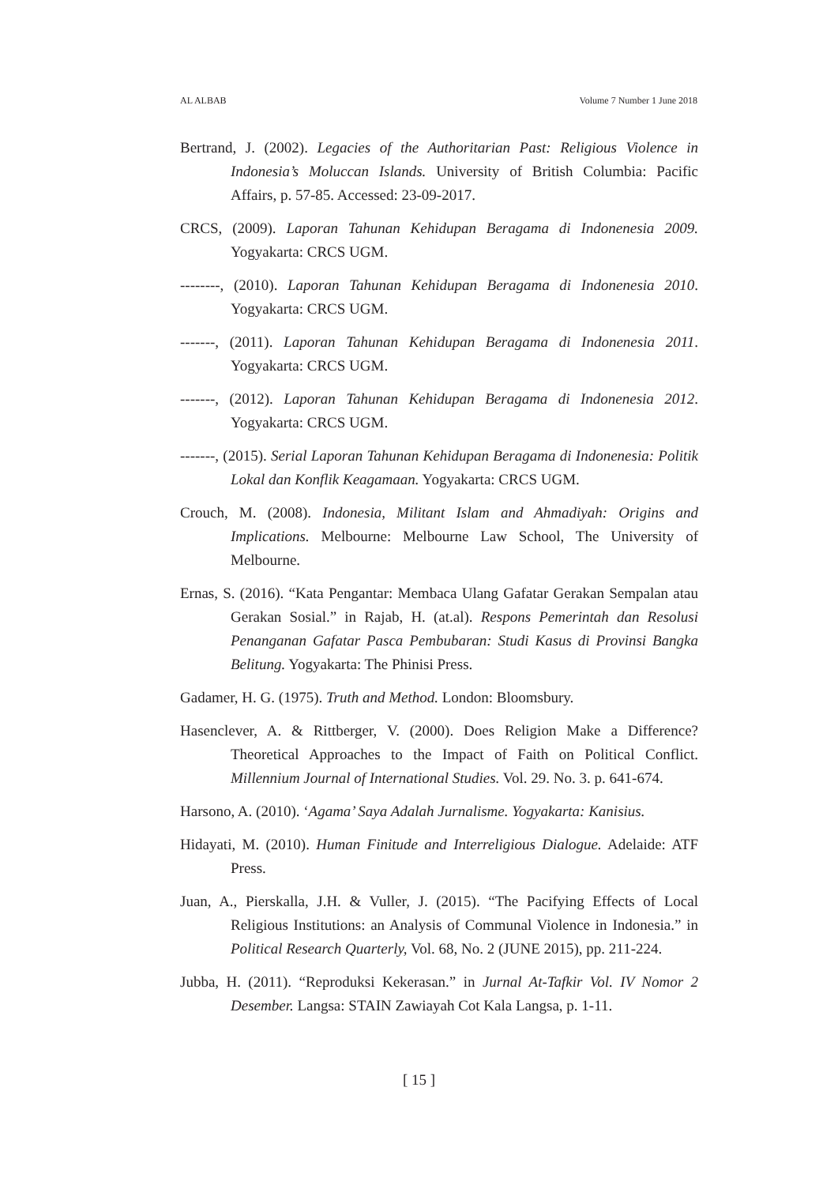AL ALBAB Volume 7 Number 1 June 2018
Bertrand, J. (2002). Legacies of the Authoritarian Past: Religious Violence in Indonesia’s Moluccan Islands. University of British Columbia: Pacific Affairs, p. 57-85. Accessed: 23-09-2017.
CRCS, (2009). Laporan Tahunan Kehidupan Beragama di Indonenesia 2009. Yogyakarta: CRCS UGM.
--------, (2010). Laporan Tahunan Kehidupan Beragama di Indonenesia 2010. Yogyakarta: CRCS UGM.
-------, (2011). Laporan Tahunan Kehidupan Beragama di Indonenesia 2011. Yogyakarta: CRCS UGM.
-------, (2012). Laporan Tahunan Kehidupan Beragama di Indonenesia 2012. Yogyakarta: CRCS UGM.
-------, (2015). Serial Laporan Tahunan Kehidupan Beragama di Indonenesia: Politik Lokal dan Konflik Keagamaan. Yogyakarta: CRCS UGM.
Crouch, M. (2008). Indonesia, Militant Islam and Ahmadiyah: Origins and Implications. Melbourne: Melbourne Law School, The University of Melbourne.
Ernas, S. (2016). “Kata Pengantar: Membaca Ulang Gafatar Gerakan Sempalan atau Gerakan Sosial.” in Rajab, H. (at.al). Respons Pemerintah dan Resolusi Penanganan Gafatar Pasca Pembubaran: Studi Kasus di Provinsi Bangka Belitung. Yogyakarta: The Phinisi Press.
Gadamer, H. G. (1975). Truth and Method. London: Bloomsbury.
Hasenclever, A. & Rittberger, V. (2000). Does Religion Make a Difference? Theoretical Approaches to the Impact of Faith on Political Conflict. Millennium Journal of International Studies. Vol. 29. No. 3. p. 641-674.
Harsono, A. (2010). ‘Agama’ Saya Adalah Jurnalisme. Yogyakarta: Kanisius.
Hidayati, M. (2010). Human Finitude and Interreligious Dialogue. Adelaide: ATF Press.
Juan, A., Pierskalla, J.H. & Vuller, J. (2015). “The Pacifying Effects of Local Religious Institutions: an Analysis of Communal Violence in Indonesia.” in Political Research Quarterly, Vol. 68, No. 2 (JUNE 2015), pp. 211-224.
Jubba, H. (2011). “Reproduksi Kekerasan.” in Jurnal At-Tafkir Vol. IV Nomor 2 Desember. Langsa: STAIN Zawiayah Cot Kala Langsa, p. 1-11.
[ 15 ]